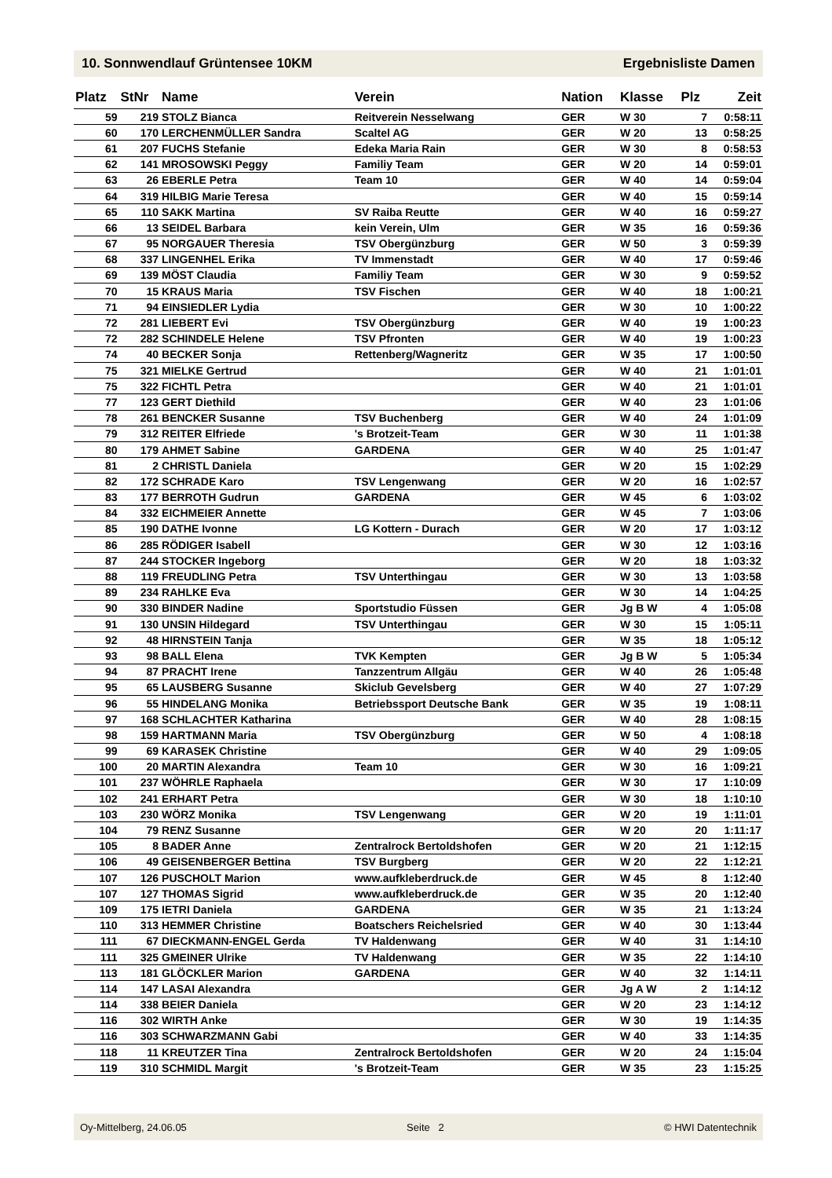10. Sonnwendlauf Grüntensee 10KM Ergebnisliste Damen
| Platz | StNr | Name | Verein | Nation | Klasse | Plz | Zeit |
| --- | --- | --- | --- | --- | --- | --- | --- |
| 59 | 219 | STOLZ Bianca | Reitverein Nesselwang | GER | W 30 | 7 | 0:58:11 |
| 60 | 170 | LERCHENMÜLLER Sandra | Scaltel AG | GER | W 20 | 13 | 0:58:25 |
| 61 | 207 | FUCHS Stefanie | Edeka Maria Rain | GER | W 30 | 8 | 0:58:53 |
| 62 | 141 | MROSOWSKI Peggy | Familiy Team | GER | W 20 | 14 | 0:59:01 |
| 63 | 26 | EBERLE Petra | Team 10 | GER | W 40 | 14 | 0:59:04 |
| 64 | 319 | HILBIG Marie Teresa | | GER | W 40 | 15 | 0:59:14 |
| 65 | 110 | SAKK Martina | SV Raiba Reutte | GER | W 40 | 16 | 0:59:27 |
| 66 | 13 | SEIDEL Barbara | kein Verein, Ulm | GER | W 35 | 16 | 0:59:36 |
| 67 | 95 | NORGAUER Theresia | TSV Obergünzburg | GER | W 50 | 3 | 0:59:39 |
| 68 | 337 | LINGENHEL Erika | TV Immenstadt | GER | W 40 | 17 | 0:59:46 |
| 69 | 139 | MÖST Claudia | Familiy Team | GER | W 30 | 9 | 0:59:52 |
| 70 | 15 | KRAUS Maria | TSV Fischen | GER | W 40 | 18 | 1:00:21 |
| 71 | 94 | EINSIEDLER Lydia | | GER | W 30 | 10 | 1:00:22 |
| 72 | 281 | LIEBERT Evi | TSV Obergünzburg | GER | W 40 | 19 | 1:00:23 |
| 72 | 282 | SCHINDELE Helene | TSV Pfronten | GER | W 40 | 19 | 1:00:23 |
| 74 | 40 | BECKER Sonja | Rettenberg/Wagneritz | GER | W 35 | 17 | 1:00:50 |
| 75 | 321 | MIELKE Gertrud | | GER | W 40 | 21 | 1:01:01 |
| 75 | 322 | FICHTL Petra | | GER | W 40 | 21 | 1:01:01 |
| 77 | 123 | GERT Diethild | | GER | W 40 | 23 | 1:01:06 |
| 78 | 261 | BENCKER Susanne | TSV Buchenberg | GER | W 40 | 24 | 1:01:09 |
| 79 | 312 | REITER Elfriede | 's Brotzeit-Team | GER | W 30 | 11 | 1:01:38 |
| 80 | 179 | AHMET Sabine | GARDENA | GER | W 40 | 25 | 1:01:47 |
| 81 | 2 | CHRISTL Daniela | | GER | W 20 | 15 | 1:02:29 |
| 82 | 172 | SCHRADE Karo | TSV Lengenwang | GER | W 20 | 16 | 1:02:57 |
| 83 | 177 | BERROTH Gudrun | GARDENA | GER | W 45 | 6 | 1:03:02 |
| 84 | 332 | EICHMEIER Annette | | GER | W 45 | 7 | 1:03:06 |
| 85 | 190 | DATHE Ivonne | LG Kottern - Durach | GER | W 20 | 17 | 1:03:12 |
| 86 | 285 | RÖDIGER Isabell | | GER | W 30 | 12 | 1:03:16 |
| 87 | 244 | STOCKER Ingeborg | | GER | W 20 | 18 | 1:03:32 |
| 88 | 119 | FREUDLING Petra | TSV Unterthingau | GER | W 30 | 13 | 1:03:58 |
| 89 | 234 | RAHLKE Eva | | GER | W 30 | 14 | 1:04:25 |
| 90 | 330 | BINDER Nadine | Sportstudio Füssen | GER | Jg B W | 4 | 1:05:08 |
| 91 | 130 | UNSIN Hildegard | TSV Unterthingau | GER | W 30 | 15 | 1:05:11 |
| 92 | 48 | HIRNSTEIN Tanja | | GER | W 35 | 18 | 1:05:12 |
| 93 | 98 | BALL Elena | TVK Kempten | GER | Jg B W | 5 | 1:05:34 |
| 94 | 87 | PRACHT Irene | Tanzzentrum Allgäu | GER | W 40 | 26 | 1:05:48 |
| 95 | 65 | LAUSBERG Susanne | Skiclub Gevelsberg | GER | W 40 | 27 | 1:07:29 |
| 96 | 55 | HINDELANG Monika | Betriebssport Deutsche Bank | GER | W 35 | 19 | 1:08:11 |
| 97 | 168 | SCHLACHTER Katharina | | GER | W 40 | 28 | 1:08:15 |
| 98 | 159 | HARTMANN Maria | TSV Obergünzburg | GER | W 50 | 4 | 1:08:18 |
| 99 | 69 | KARASEK Christine | | GER | W 40 | 29 | 1:09:05 |
| 100 | 20 | MARTIN Alexandra | Team 10 | GER | W 30 | 16 | 1:09:21 |
| 101 | 237 | WÖHRLE Raphaela | | GER | W 30 | 17 | 1:10:09 |
| 102 | 241 | ERHART Petra | | GER | W 30 | 18 | 1:10:10 |
| 103 | 230 | WÖRZ Monika | TSV Lengenwang | GER | W 20 | 19 | 1:11:01 |
| 104 | 79 | RENZ Susanne | | GER | W 20 | 20 | 1:11:17 |
| 105 | 8 | BADER Anne | Zentralrock Bertoldshofen | GER | W 20 | 21 | 1:12:15 |
| 106 | 49 | GEISENBERGER Bettina | TSV Burgberg | GER | W 20 | 22 | 1:12:21 |
| 107 | 126 | PUSCHOLT Marion | www.aufkleberdruck.de | GER | W 45 | 8 | 1:12:40 |
| 107 | 127 | THOMAS Sigrid | www.aufkleberdruck.de | GER | W 35 | 20 | 1:12:40 |
| 109 | 175 | IETRI Daniela | GARDENA | GER | W 35 | 21 | 1:13:24 |
| 110 | 313 | HEMMER Christine | Boatschers Reichelsried | GER | W 40 | 30 | 1:13:44 |
| 111 | 67 | DIECKMANN-ENGEL Gerda | TV Haldenwang | GER | W 40 | 31 | 1:14:10 |
| 111 | 325 | GMEINER Ulrike | TV Haldenwang | GER | W 35 | 22 | 1:14:10 |
| 113 | 181 | GLÖCKLER Marion | GARDENA | GER | W 40 | 32 | 1:14:11 |
| 114 | 147 | LASAI Alexandra | | GER | Jg A W | 2 | 1:14:12 |
| 114 | 338 | BEIER Daniela | | GER | W 20 | 23 | 1:14:12 |
| 116 | 302 | WIRTH Anke | | GER | W 30 | 19 | 1:14:35 |
| 116 | 303 | SCHWARZMANN Gabi | | GER | W 40 | 33 | 1:14:35 |
| 118 | 11 | KREUTZER Tina | Zentralrock Bertoldshofen | GER | W 20 | 24 | 1:15:04 |
| 119 | 310 | SCHMIDL Margit | 's Brotzeit-Team | GER | W 35 | 23 | 1:15:25 |
Oy-Mittelberg, 24.06.05 Seite 2 © HWI Datentechnik